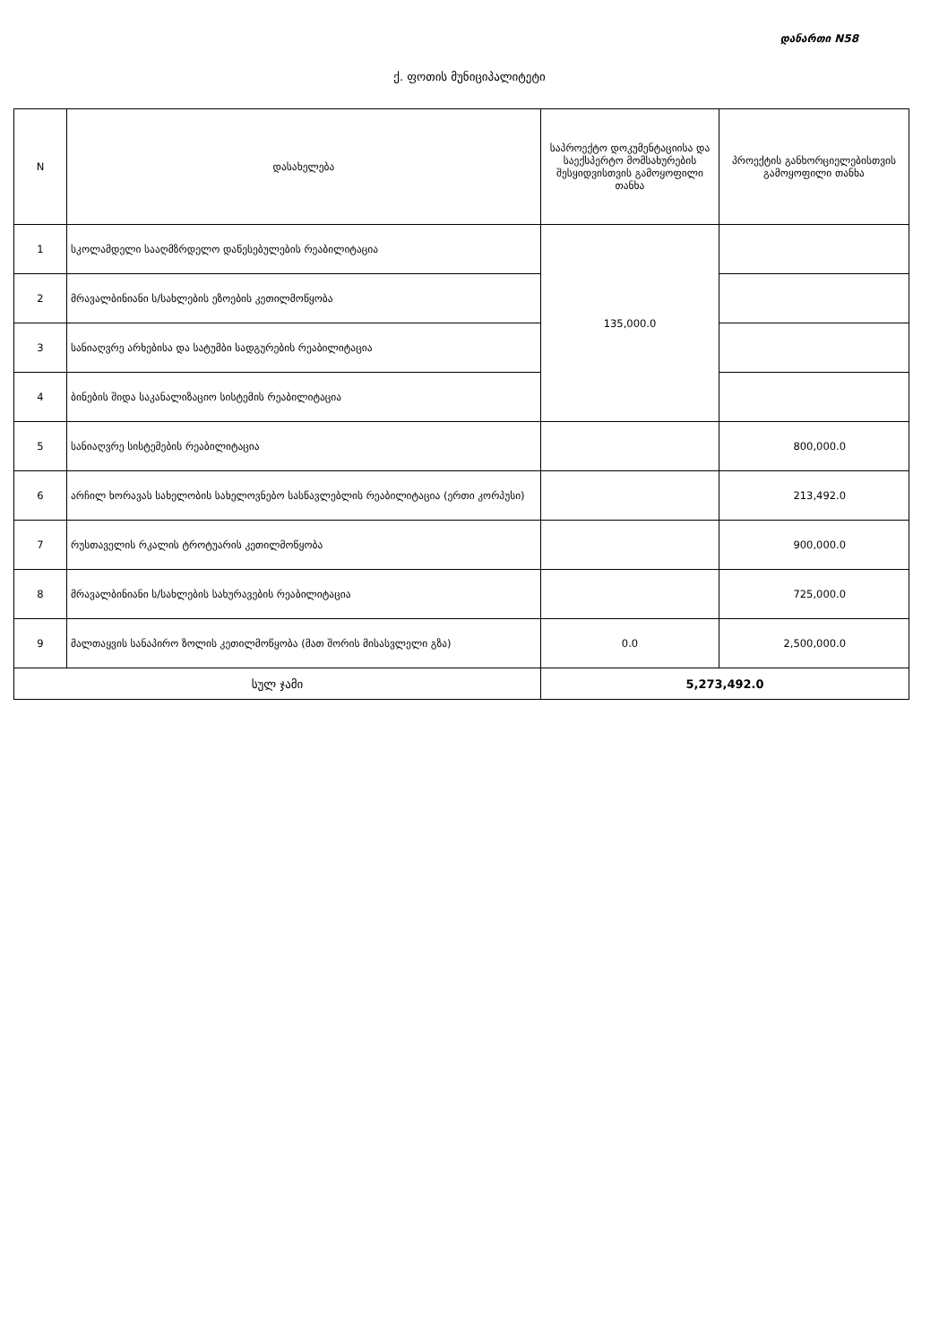დანართი N58
ქ. ფოთის მუნიციპალიტეტი
| N | დასახელება | საპროექტო დოკუმენტაციისა და საექსპერტო მომსახურების შესყიდვისთვის გამოყოფილი თანხა | პროექტის განხორციელებისთვის გამოყოფილი თანხა |
| --- | --- | --- | --- |
| 1 | სკოლამდელი სააღმზრდელო დაწესებულების რეაბილიტაცია | 135,000.0 | |
| 2 | მრავალბინიანი ს/სახლების ეზოების კეთილმოწყობა | | |
| 3 | სანიაღვრე არხებისა და სატუმბი სადგურების რეაბილიტაცია | | |
| 4 | ბინების შიდა საკანალიზაციო სისტემის რეაბილიტაცია | | |
| 5 | სანიაღვრე სისტემების რეაბილიტაცია | | 800,000.0 |
| 6 | არჩილ ხორავას სახელობის სახელოვნებო სასწავლებლის რეაბილიტაცია (ერთი კორპუსი) | | 213,492.0 |
| 7 | რუსთაველის რკალის ტროტუარის კეთილმოწყობა | | 900,000.0 |
| 8 | მრავალბინიანი ს/სახლების სახურავების რეაბილიტაცია | | 725,000.0 |
| 9 | მალთაყვის სანაპირო ზოლის კეთილმოწყობა (მათ შორის მისასვლელი გზა) | 0.0 | 2,500,000.0 |
| სულ ჯამი | | 5,273,492.0 | |